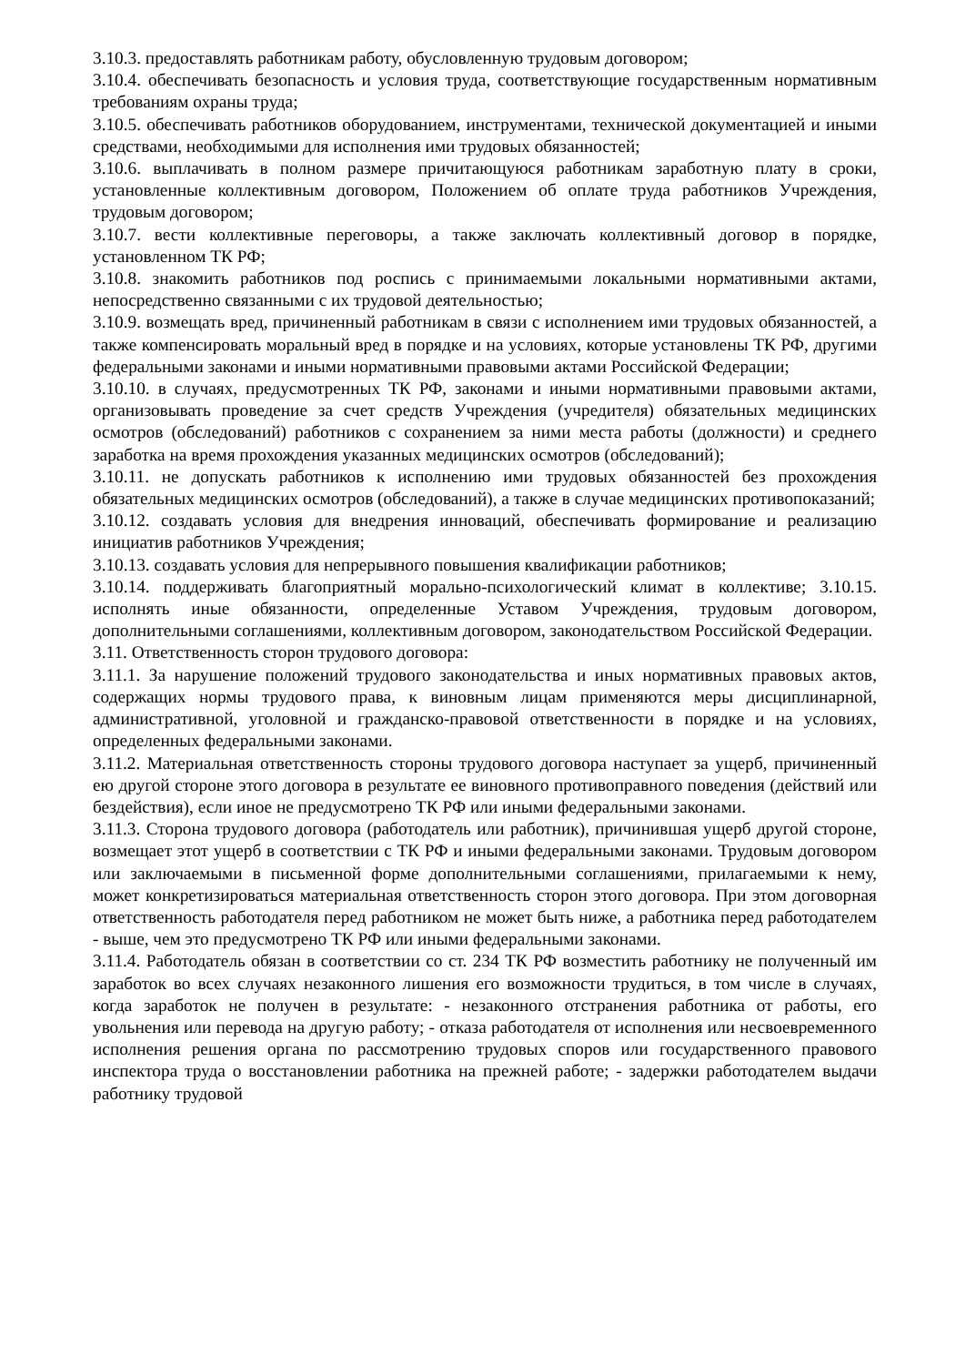3.10.3. предоставлять работникам работу, обусловленную трудовым договором;
3.10.4. обеспечивать безопасность и условия труда, соответствующие государственным нормативным требованиям охраны труда;
3.10.5. обеспечивать работников оборудованием, инструментами, технической документацией и иными средствами, необходимыми для исполнения ими трудовых обязанностей;
3.10.6. выплачивать в полном размере причитающуюся работникам заработную плату в сроки, установленные коллективным договором, Положением об оплате труда работников Учреждения, трудовым договором;
3.10.7. вести коллективные переговоры, а также заключать коллективный договор в порядке, установленном ТК РФ;
3.10.8. знакомить работников под роспись с принимаемыми локальными нормативными актами, непосредственно связанными с их трудовой деятельностью;
3.10.9. возмещать вред, причиненный работникам в связи с исполнением ими трудовых обязанностей, а также компенсировать моральный вред в порядке и на условиях, которые установлены ТК РФ, другими федеральными законами и иными нормативными правовыми актами Российской Федерации;
3.10.10. в случаях, предусмотренных ТК РФ, законами и иными нормативными правовыми актами, организовывать проведение за счет средств Учреждения (учредителя) обязательных медицинских осмотров (обследований) работников с сохранением за ними места работы (должности) и среднего заработка на время прохождения указанных медицинских осмотров (обследований);
3.10.11. не допускать работников к исполнению ими трудовых обязанностей без прохождения обязательных медицинских осмотров (обследований), а также в случае медицинских противопоказаний;
3.10.12. создавать условия для внедрения инноваций, обеспечивать формирование и реализацию инициатив работников Учреждения;
3.10.13. создавать условия для непрерывного повышения квалификации работников;
3.10.14. поддерживать благоприятный морально-психологический климат в коллективе; 3.10.15. исполнять иные обязанности, определенные Уставом Учреждения, трудовым договором, дополнительными соглашениями, коллективным договором, законодательством Российской Федерации.
3.11. Ответственность сторон трудового договора:
3.11.1. За нарушение положений трудового законодательства и иных нормативных правовых актов, содержащих нормы трудового права, к виновным лицам применяются меры дисциплинарной, административной, уголовной и гражданско-правовой ответственности в порядке и на условиях, определенных федеральными законами.
3.11.2. Материальная ответственность стороны трудового договора наступает за ущерб, причиненный ею другой стороне этого договора в результате ее виновного противоправного поведения (действий или бездействия), если иное не предусмотрено ТК РФ или иными федеральными законами.
3.11.3. Сторона трудового договора (работодатель или работник), причинившая ущерб другой стороне, возмещает этот ущерб в соответствии с ТК РФ и иными федеральными законами. Трудовым договором или заключаемыми в письменной форме дополнительными соглашениями, прилагаемыми к нему, может конкретизироваться материальная ответственность сторон этого договора. При этом договорная ответственность работодателя перед работником не может быть ниже, а работника перед работодателем - выше, чем это предусмотрено ТК РФ или иными федеральными законами.
3.11.4. Работодатель обязан в соответствии со ст. 234 ТК РФ возместить работнику не полученный им заработок во всех случаях незаконного лишения его возможности трудиться, в том числе в случаях, когда заработок не получен в результате: - незаконного отстранения работника от работы, его увольнения или перевода на другую работу; - отказа работодателя от исполнения или несвоевременного исполнения решения органа по рассмотрению трудовых споров или государственного правового инспектора труда о восстановлении работника на прежней работе; - задержки работодателем выдачи работнику трудовой